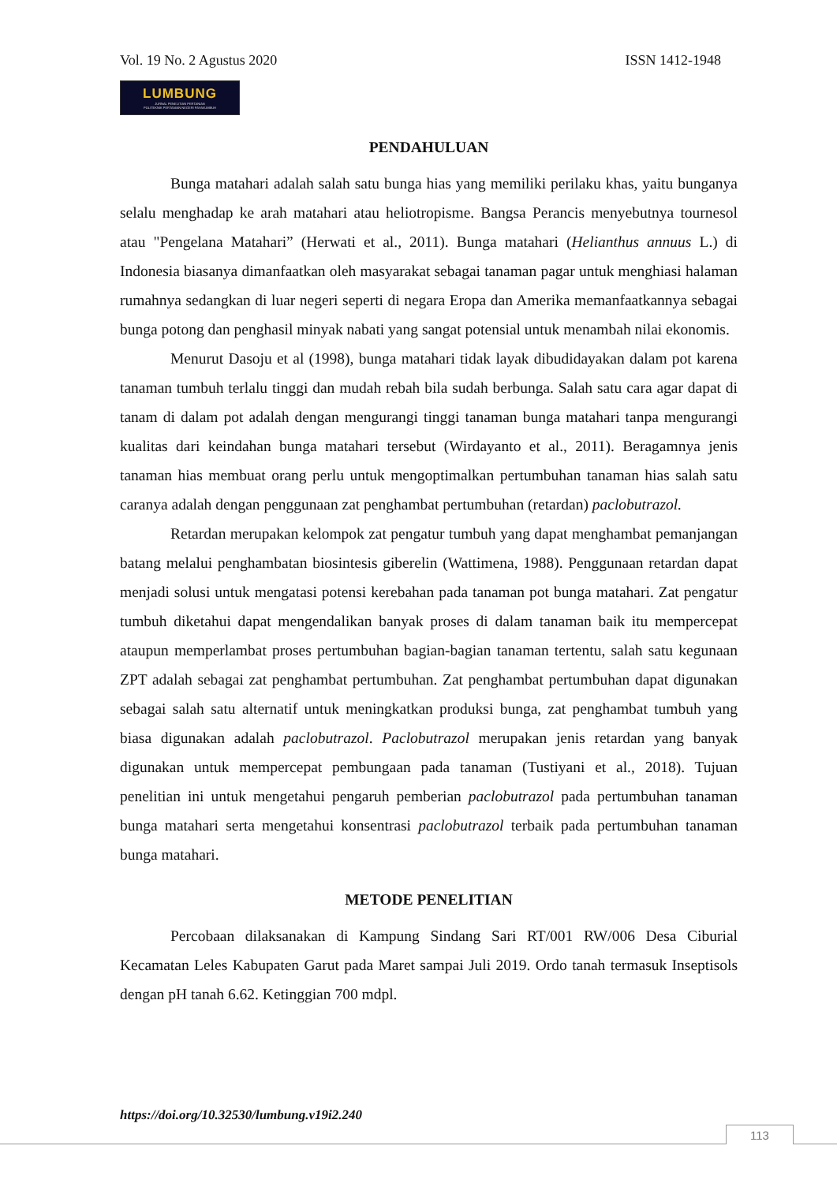Vol. 19 No. 2 Agustus 2020 ISSN 1412-1948
LUMBUNG
JURNAL PENELITIAN PERTANIAN
POLITEKNIK PERTANIAN NEGERI PAYAKUMBUH
PENDAHULUAN
Bunga matahari adalah salah satu bunga hias yang memiliki perilaku khas, yaitu bunganya selalu menghadap ke arah matahari atau heliotropisme. Bangsa Perancis menyebutnya tournesol atau "Pengelana Matahari” (Herwati et al., 2011). Bunga matahari (Helianthus annuus L.) di Indonesia biasanya dimanfaatkan oleh masyarakat sebagai tanaman pagar untuk menghiasi halaman rumahnya sedangkan di luar negeri seperti di negara Eropa dan Amerika memanfaatkannya sebagai bunga potong dan penghasil minyak nabati yang sangat potensial untuk menambah nilai ekonomis.
Menurut Dasoju et al (1998), bunga matahari tidak layak dibudidayakan dalam pot karena tanaman tumbuh terlalu tinggi dan mudah rebah bila sudah berbunga. Salah satu cara agar dapat di tanam di dalam pot adalah dengan mengurangi tinggi tanaman bunga matahari tanpa mengurangi kualitas dari keindahan bunga matahari tersebut (Wirdayanto et al., 2011). Beragamnya jenis tanaman hias membuat orang perlu untuk mengoptimalkan pertumbuhan tanaman hias salah satu caranya adalah dengan penggunaan zat penghambat pertumbuhan (retardan) paclobutrazol.
Retardan merupakan kelompok zat pengatur tumbuh yang dapat menghambat pemanjangan batang melalui penghambatan biosintesis giberelin (Wattimena, 1988). Penggunaan retardan dapat menjadi solusi untuk mengatasi potensi kerebahan pada tanaman pot bunga matahari. Zat pengatur tumbuh diketahui dapat mengendalikan banyak proses di dalam tanaman baik itu mempercepat ataupun memperlambat proses pertumbuhan bagian-bagian tanaman tertentu, salah satu kegunaan ZPT adalah sebagai zat penghambat pertumbuhan. Zat penghambat pertumbuhan dapat digunakan sebagai salah satu alternatif untuk meningkatkan produksi bunga, zat penghambat tumbuh yang biasa digunakan adalah paclobutrazol. Paclobutrazol merupakan jenis retardan yang banyak digunakan untuk mempercepat pembungaan pada tanaman (Tustiyani et al., 2018). Tujuan penelitian ini untuk mengetahui pengaruh pemberian paclobutrazol pada pertumbuhan tanaman bunga matahari serta mengetahui konsentrasi paclobutrazol terbaik pada pertumbuhan tanaman bunga matahari.
METODE PENELITIAN
Percobaan dilaksanakan di Kampung Sindang Sari RT/001 RW/006 Desa Ciburial Kecamatan Leles Kabupaten Garut pada Maret sampai Juli 2019. Ordo tanah termasuk Inseptisols dengan pH tanah 6.62. Ketinggian 700 mdpl.
https://doi.org/10.32530/lumbung.v19i2.240
113